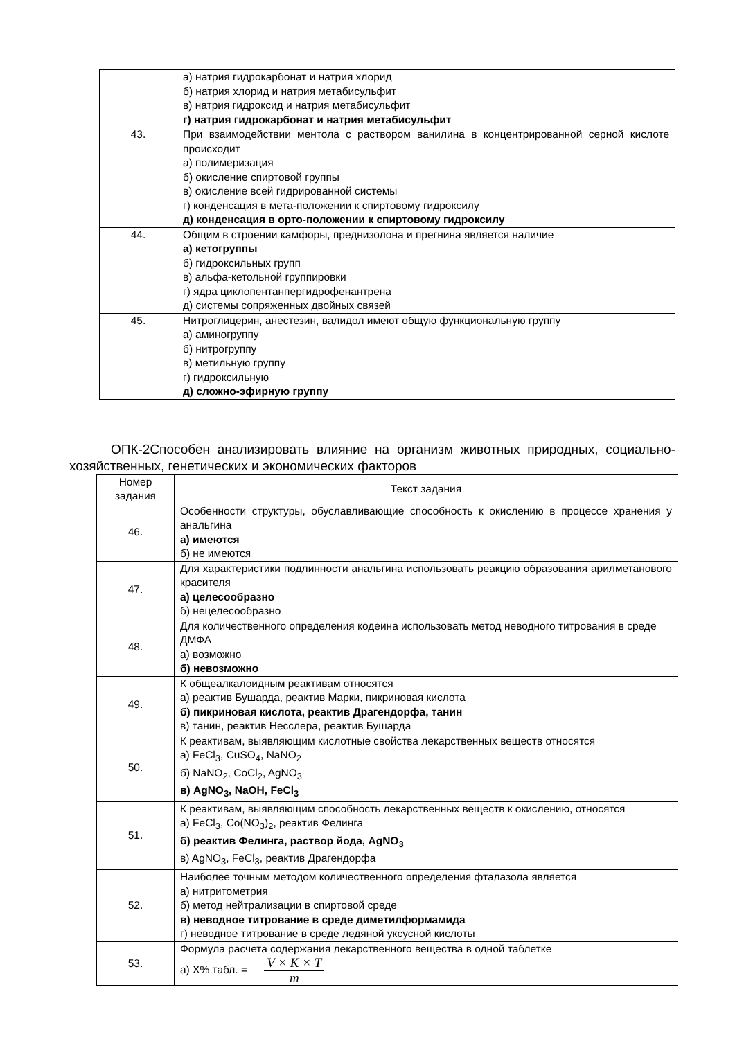| | а) натрия гидрокарбонат и натрия хлорид б) натрия хлорид и натрия метабисульфит в) натрия гидроксид и натрия метабисульфит г) натрия гидрокарбонат и натрия метабисульфит |
| 43. | При взаимодействии ментола с раствором ванилина в концентрированной серной кислоте происходит а) полимеризация б) окисление спиртовой группы в) окисление всей гидрированной системы г) конденсация в мета-положении к спиртовому гидроксилу д) конденсация в орто-положении к спиртовому гидроксилу |
| 44. | Общим в строении камфоры, преднизолона и прегнина является наличие а) кетогруппы б) гидроксильных групп в) альфа-кетольной группировки г) ядра циклопентанпергидрофенантрена д) системы сопряженных двойных связей |
| 45. | Нитроглицерин, анестезин, валидол имеют общую функциональную группу а) аминогруппу б) нитрогруппу в) метильную группу г) гидроксильную д) сложно-эфирную группу |
ОПК-2Способен анализировать влияние на организм животных природных, социально-хозяйственных, генетических и экономических факторов
| Номер задания | Текст задания |
| --- | --- |
| 46. | Особенности структуры, обуславливающие способность к окислению в процессе хранения у анальгина а) имеются б) не имеются |
| 47. | Для характеристики подлинности анальгина использовать реакцию образования арилметанового красителя а) целесообразно б) нецелесообразно |
| 48. | Для количественного определения кодеина использовать метод неводного титрования в среде ДМФА а) возможно б) невозможно |
| 49. | К общеалкалоидным реактивам относятся а) реактив Бушарда, реактив Марки, пикриновая кислота б) пикриновая кислота, реактив Драгендорфа, танин в) танин, реактив Несслера, реактив Бушарда |
| 50. | К реактивам, выявляющим кислотные свойства лекарственных веществ относятся а) FeCl<sub>3</sub>, CuSO<sub>4</sub>, NaNO<sub>2</sub> б) NaNO<sub>2</sub>, CoCl<sub>2</sub>, AgNO<sub>3</sub> в) AgNO<sub>3</sub>, NaOH, FeCl<sub>3</sub> |
| 51. | К реактивам, выявляющим способность лекарственных веществ к окислению, относятся а) FeCl<sub>3</sub>, Co(NO<sub>3</sub>)<sub>2</sub>, реактив Фелинга б) реактив Фелинга, раствор йода, AgNO<sub>3</sub> в) AgNO<sub>3</sub>, FeCl<sub>3</sub>, реактив Драгендорфа |
| 52. | Наиболее точным методом количественного определения фталазола является а) нитритометрия б) метод нейтрализации в спиртовой среде в) неводное титрование в среде диметилформамида г) неводное титрование в среде ледяной уксусной кислоты |
| 53. | Формула расчета содержания лекарственного вещества в одной таблетке а) Х% табл. = V × K × T m |